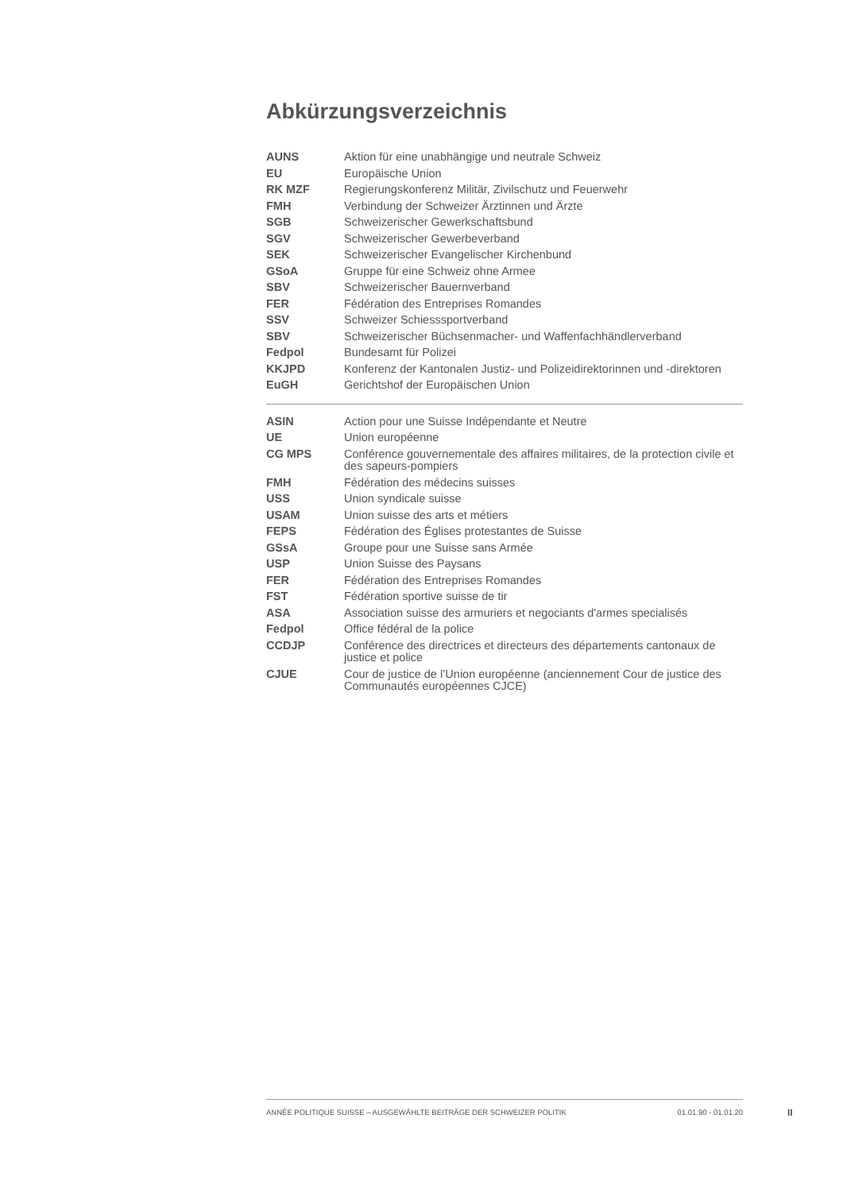Abkürzungsverzeichnis
| AUNS | Aktion für eine unabhängige und neutrale Schweiz |
| EU | Europäische Union |
| RK MZF | Regierungskonferenz Militär, Zivilschutz und Feuerwehr |
| FMH | Verbindung der Schweizer Ärztinnen und Ärzte |
| SGB | Schweizerischer Gewerkschaftsbund |
| SGV | Schweizerischer Gewerbeverband |
| SEK | Schweizerischer Evangelischer Kirchenbund |
| GSoA | Gruppe für eine Schweiz ohne Armee |
| SBV | Schweizerischer Bauernverband |
| FER | Fédération des Entreprises Romandes |
| SSV | Schweizer Schiesssportverband |
| SBV | Schweizerischer Büchsenmacher- und Waffenfachhändlerverband |
| Fedpol | Bundesamt für Polizei |
| KKJPD | Konferenz der Kantonalen Justiz- und Polizeidirektorinnen und -direktoren |
| EuGH | Gerichtshof der Europäischen Union |
| ASIN | Action pour une Suisse Indépendante et Neutre |
| UE | Union européenne |
| CG MPS | Conférence gouvernementale des affaires militaires, de la protection civile et des sapeurs-pompiers |
| FMH | Fédération des médecins suisses |
| USS | Union syndicale suisse |
| USAM | Union suisse des arts et métiers |
| FEPS | Fédération des Églises protestantes de Suisse |
| GSsA | Groupe pour une Suisse sans Armée |
| USP | Union Suisse des Paysans |
| FER | Fédération des Entreprises Romandes |
| FST | Fédération sportive suisse de tir |
| ASA | Association suisse des armuriers et negociants d'armes specialisés |
| Fedpol | Office fédéral de la police |
| CCDJP | Conférence des directrices et directeurs des départements cantonaux de justice et police |
| CJUE | Cour de justice de l’Union européenne (anciennement Cour de justice des Communautés européennes CJCE) |
ANNÉE POLITIQUE SUISSE – AUSGEWÄHLTE BEITRÄGE DER SCHWEIZER POLITIK 01.01.90 - 01.01.20
II